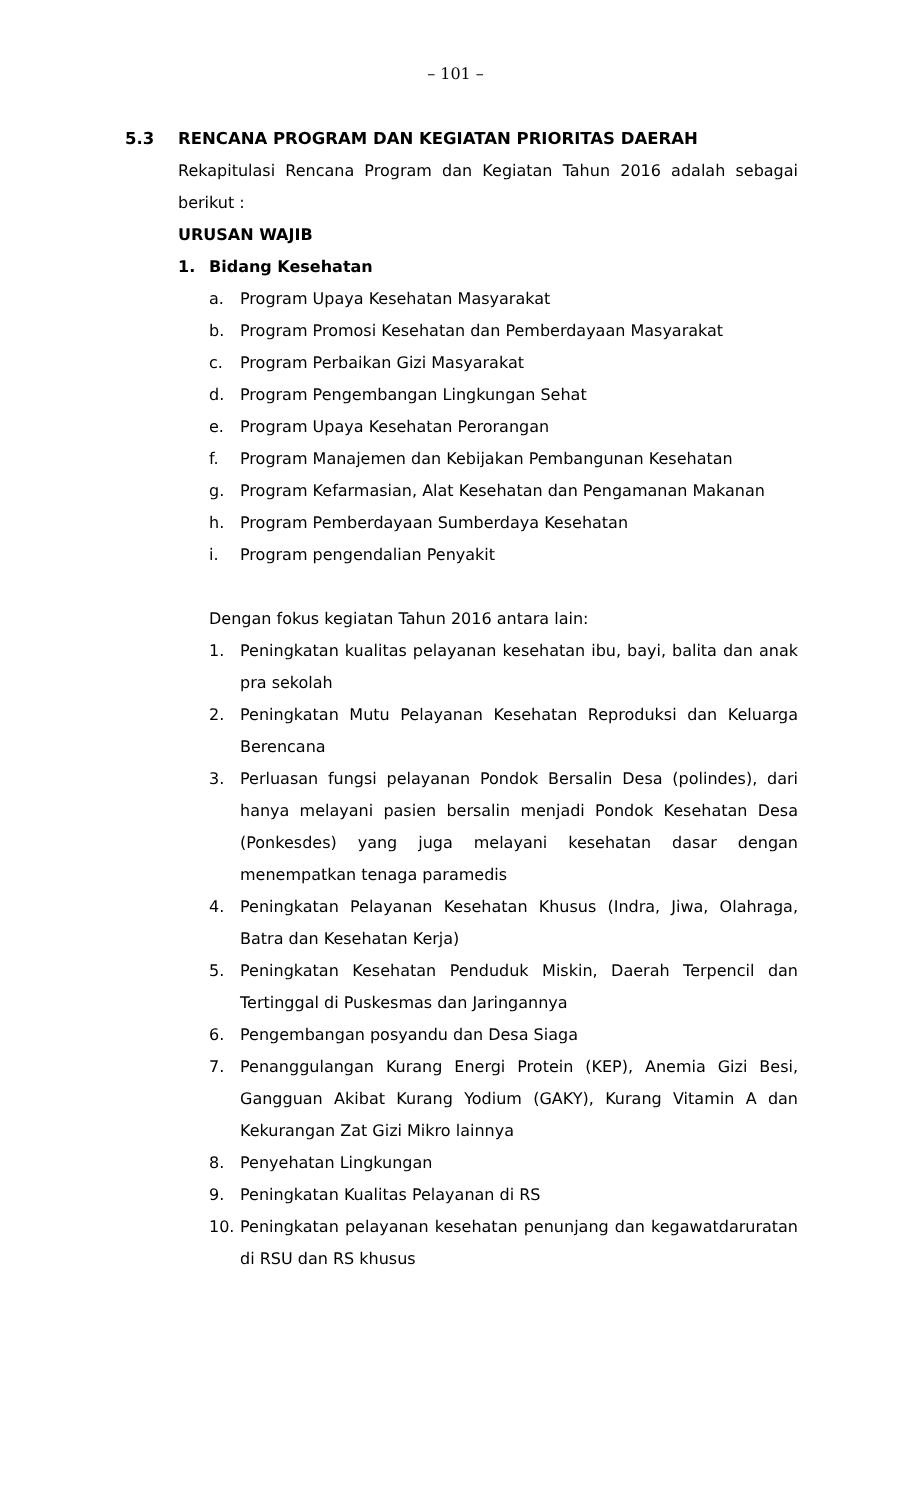– 101 –
5.3 RENCANA PROGRAM DAN KEGIATAN PRIORITAS DAERAH
Rekapitulasi Rencana Program dan Kegiatan Tahun 2016 adalah sebagai berikut :
URUSAN WAJIB
1. Bidang Kesehatan
a. Program Upaya Kesehatan Masyarakat
b. Program Promosi Kesehatan dan Pemberdayaan Masyarakat
c. Program Perbaikan Gizi Masyarakat
d. Program Pengembangan Lingkungan Sehat
e. Program Upaya Kesehatan Perorangan
f. Program Manajemen dan Kebijakan Pembangunan Kesehatan
g. Program Kefarmasian, Alat Kesehatan dan Pengamanan Makanan
h. Program Pemberdayaan Sumberdaya Kesehatan
i. Program pengendalian Penyakit
Dengan fokus kegiatan Tahun 2016 antara lain:
1. Peningkatan kualitas pelayanan kesehatan ibu, bayi, balita dan anak pra sekolah
2. Peningkatan Mutu Pelayanan Kesehatan Reproduksi dan Keluarga Berencana
3. Perluasan fungsi pelayanan Pondok Bersalin Desa (polindes), dari hanya melayani pasien bersalin menjadi Pondok Kesehatan Desa (Ponkesdes) yang juga melayani kesehatan dasar dengan menempatkan tenaga paramedis
4. Peningkatan Pelayanan Kesehatan Khusus (Indra, Jiwa, Olahraga, Batra dan Kesehatan Kerja)
5. Peningkatan Kesehatan Penduduk Miskin, Daerah Terpencil dan Tertinggal di Puskesmas dan Jaringannya
6. Pengembangan posyandu dan Desa Siaga
7. Penanggulangan Kurang Energi Protein (KEP), Anemia Gizi Besi, Gangguan Akibat Kurang Yodium (GAKY), Kurang Vitamin A dan Kekurangan Zat Gizi Mikro lainnya
8. Penyehatan Lingkungan
9. Peningkatan Kualitas Pelayanan di RS
10. Peningkatan pelayanan kesehatan penunjang dan kegawatdaruratan di RSU dan RS khusus